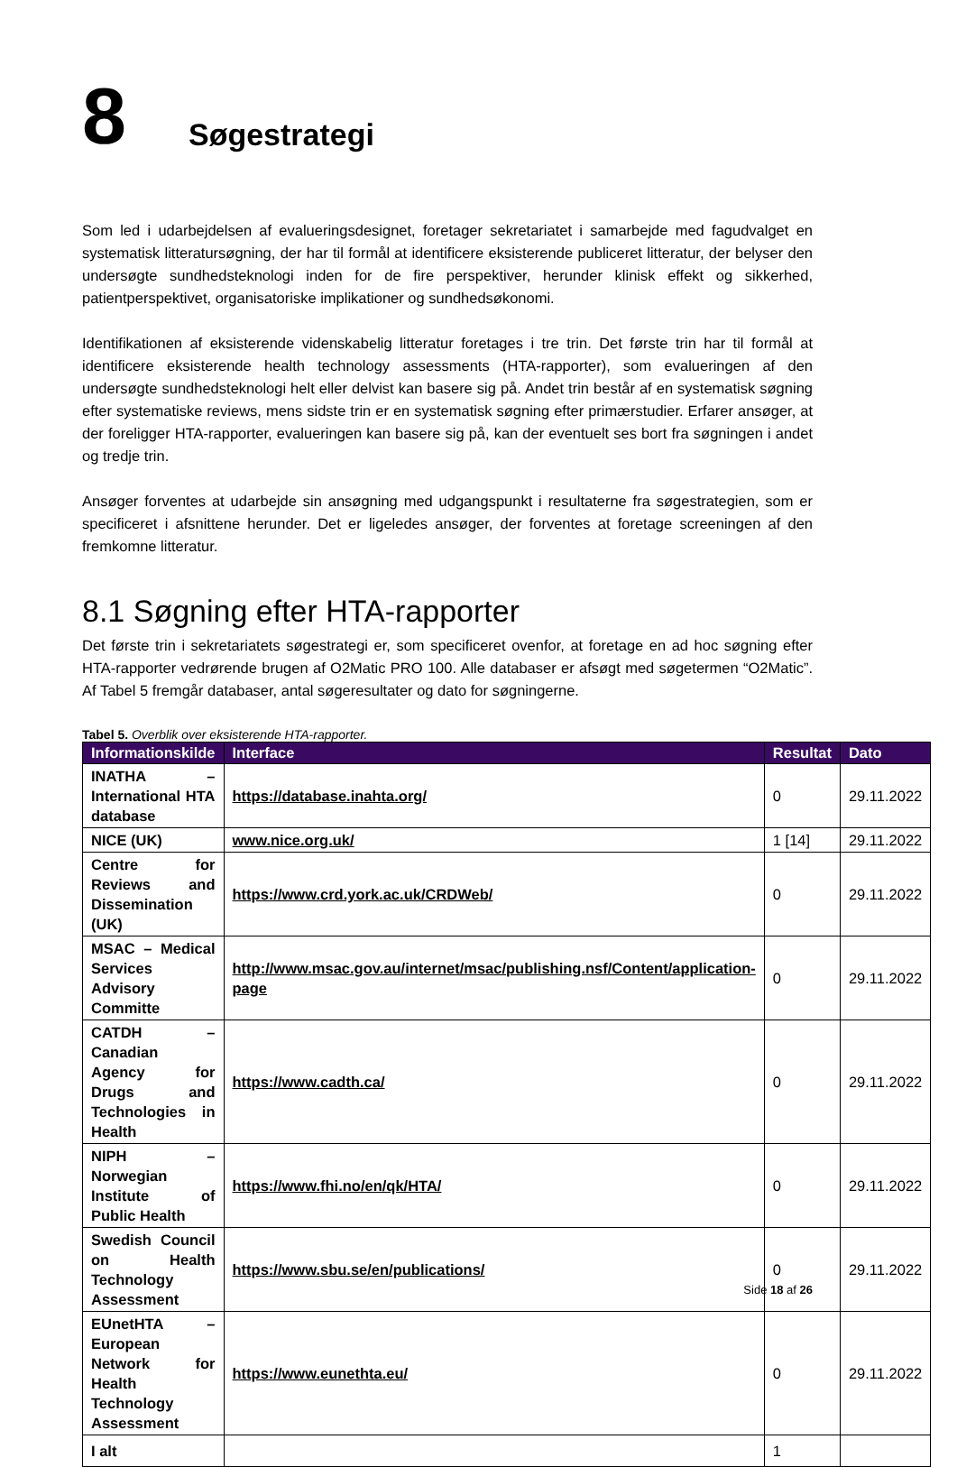8
Søgestrategi
Som led i udarbejdelsen af evalueringsdesignet, foretager sekretariatet i samarbejde med fagudvalget en systematisk litteratursøgning, der har til formål at identificere eksisterende publiceret litteratur, der belyser den undersøgte sundhedsteknologi inden for de fire perspektiver, herunder klinisk effekt og sikkerhed, patientperspektivet, organisatoriske implikationer og sundhedsøkonomi.
Identifikationen af eksisterende videnskabelig litteratur foretages i tre trin. Det første trin har til formål at identificere eksisterende health technology assessments (HTA-rapporter), som evalueringen af den undersøgte sundhedsteknologi helt eller delvist kan basere sig på. Andet trin består af en systematisk søgning efter systematiske reviews, mens sidste trin er en systematisk søgning efter primærstudier. Erfarer ansøger, at der foreligger HTA-rapporter, evalueringen kan basere sig på, kan der eventuelt ses bort fra søgningen i andet og tredje trin.
Ansøger forventes at udarbejde sin ansøgning med udgangspunkt i resultaterne fra søgestrategien, som er specificeret i afsnittene herunder. Det er ligeledes ansøger, der forventes at foretage screeningen af den fremkomne litteratur.
8.1 Søgning efter HTA-rapporter
Det første trin i sekretariatets søgestrategi er, som specificeret ovenfor, at foretage en ad hoc søgning efter HTA-rapporter vedrørende brugen af O2Matic PRO 100. Alle databaser er afsøgt med søgetermen “O2Matic”. Af Tabel 5 fremgår databaser, antal søgeresultater og dato for søgningerne.
Tabel 5. Overblik over eksisterende HTA-rapporter.
| Informationskilde | Interface | Resultat | Dato |
| --- | --- | --- | --- |
| INATHA – International HTA database | https://database.inahta.org/ | 0 | 29.11.2022 |
| NICE (UK) | www.nice.org.uk/ | 1 [14] | 29.11.2022 |
| Centre for Reviews and Dissemination (UK) | https://www.crd.york.ac.uk/CRDWeb/ | 0 | 29.11.2022 |
| MSAC – Medical Services Advisory Committe | http://www.msac.gov.au/internet/msac/publishing.nsf/Content/application-page | 0 | 29.11.2022 |
| CATDH – Canadian Agency for Drugs and Technologies in Health | https://www.cadth.ca/ | 0 | 29.11.2022 |
| NIPH – Norwegian Institute of Public Health | https://www.fhi.no/en/qk/HTA/ | 0 | 29.11.2022 |
| Swedish Council on Health Technology Assessment | https://www.sbu.se/en/publications/ | 0 | 29.11.2022 |
| EUnetHTA – European Network for Health Technology Assessment | https://www.eunethta.eu/ | 0 | 29.11.2022 |
| I alt | | 1 | |
Side 18 af 26